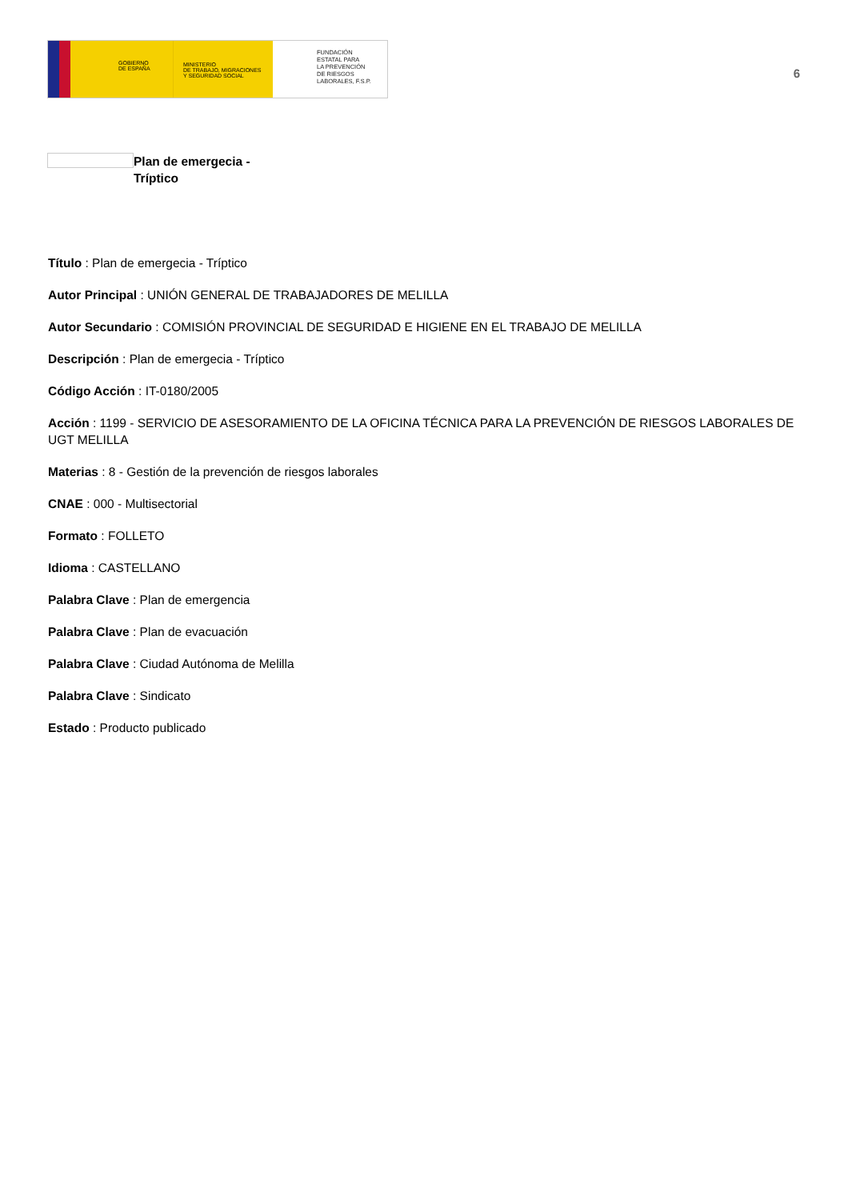GOBIERNO
DE ESPAÑA
MINISTERIO
DE TRABAJO, MIGRACIONES
Y SEGURIDAD SOCIAL
FUNDACIÓN
ESTATAL PARA
LA PREVENCIÓN
DE RIESGOS
LABORALES, F.S.P.
6
Plan de emergecia -
Tríptico
Título : Plan de emergecia - Tríptico
Autor Principal : UNIÓN GENERAL DE TRABAJADORES DE MELILLA
Autor Secundario : COMISIÓN PROVINCIAL DE SEGURIDAD E HIGIENE EN EL TRABAJO DE MELILLA
Descripción : Plan de emergecia - Tríptico
Código Acción : IT-0180/2005
Acción : 1199 - SERVICIO DE ASESORAMIENTO DE LA OFICINA TÉCNICA PARA LA PREVENCIÓN DE RIESGOS LABORALES DE UGT MELILLA
Materias : 8 - Gestión de la prevención de riesgos laborales
CNAE : 000 - Multisectorial
Formato : FOLLETO
Idioma : CASTELLANO
Palabra Clave : Plan de emergencia
Palabra Clave : Plan de evacuación
Palabra Clave : Ciudad Autónoma de Melilla
Palabra Clave : Sindicato
Estado : Producto publicado